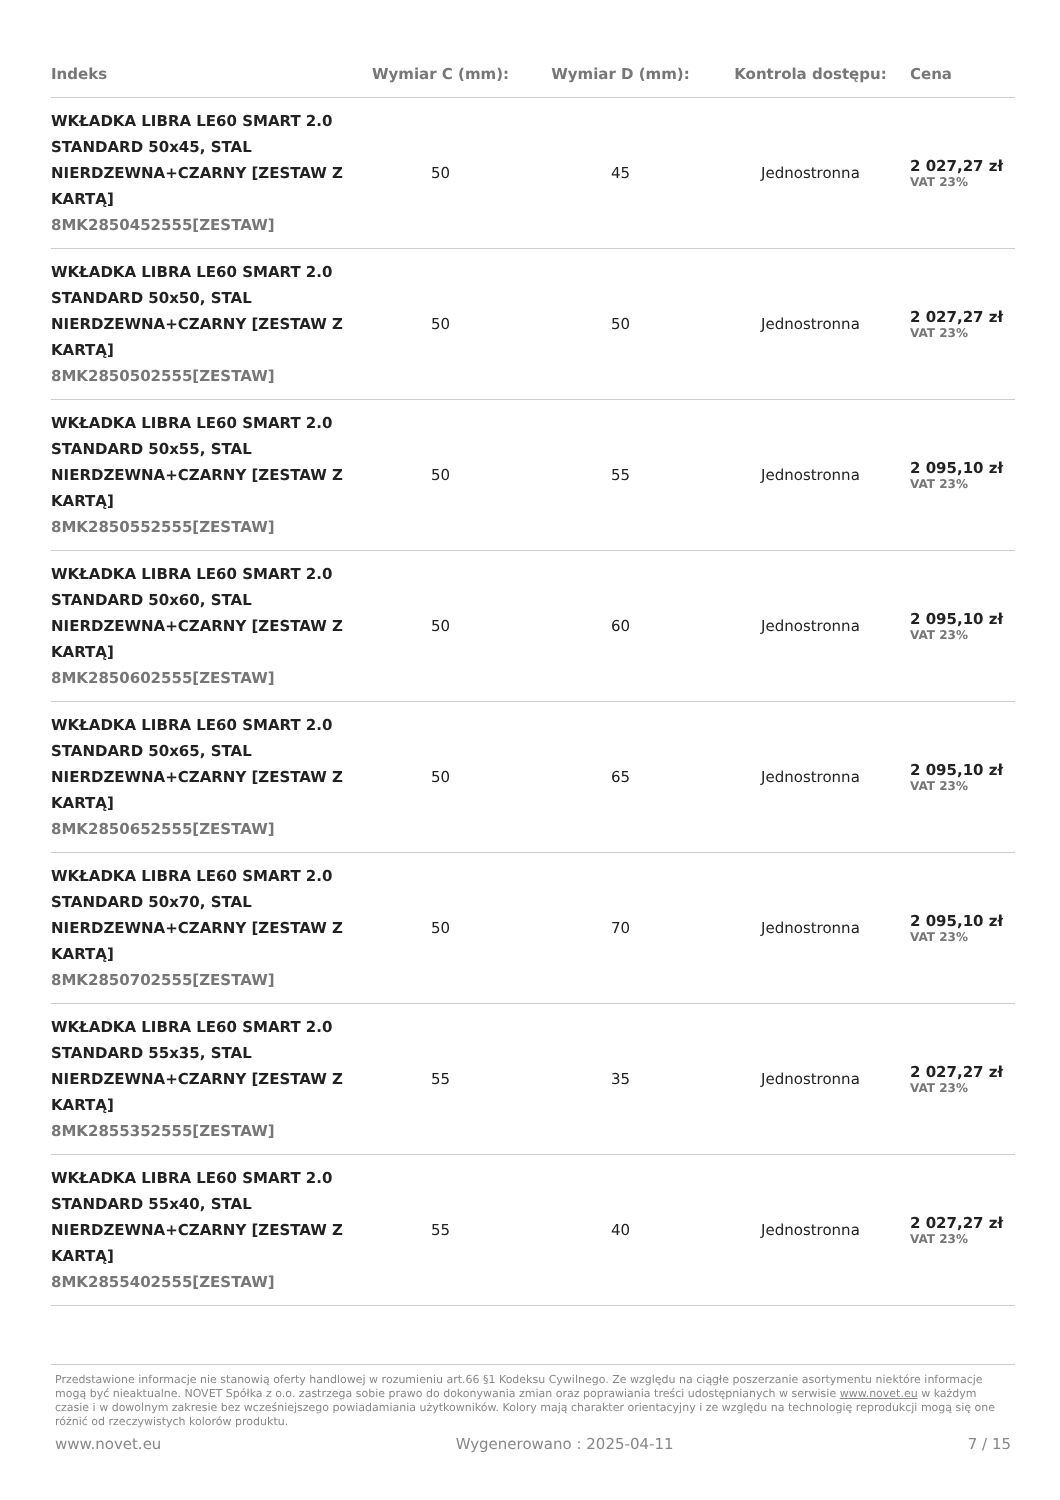| Indeks | Wymiar C (mm): | Wymiar D (mm): | Kontrola dostępu: | Cena |
| --- | --- | --- | --- | --- |
| WKŁADKA LIBRA LE60 SMART 2.0 STANDARD 50x45, STAL NIERDZEWNA+CZARNY [ZESTAW Z KARTĄ] 8MK2850452555[ZESTAW] | 50 | 45 | Jednostronna | 2 027,27 zł VAT 23% |
| WKŁADKA LIBRA LE60 SMART 2.0 STANDARD 50x50, STAL NIERDZEWNA+CZARNY [ZESTAW Z KARTĄ] 8MK2850502555[ZESTAW] | 50 | 50 | Jednostronna | 2 027,27 zł VAT 23% |
| WKŁADKA LIBRA LE60 SMART 2.0 STANDARD 50x55, STAL NIERDZEWNA+CZARNY [ZESTAW Z KARTĄ] 8MK2850552555[ZESTAW] | 50 | 55 | Jednostronna | 2 095,10 zł VAT 23% |
| WKŁADKA LIBRA LE60 SMART 2.0 STANDARD 50x60, STAL NIERDZEWNA+CZARNY [ZESTAW Z KARTĄ] 8MK2850602555[ZESTAW] | 50 | 60 | Jednostronna | 2 095,10 zł VAT 23% |
| WKŁADKA LIBRA LE60 SMART 2.0 STANDARD 50x65, STAL NIERDZEWNA+CZARNY [ZESTAW Z KARTĄ] 8MK2850652555[ZESTAW] | 50 | 65 | Jednostronna | 2 095,10 zł VAT 23% |
| WKŁADKA LIBRA LE60 SMART 2.0 STANDARD 50x70, STAL NIERDZEWNA+CZARNY [ZESTAW Z KARTĄ] 8MK2850702555[ZESTAW] | 50 | 70 | Jednostronna | 2 095,10 zł VAT 23% |
| WKŁADKA LIBRA LE60 SMART 2.0 STANDARD 55x35, STAL NIERDZEWNA+CZARNY [ZESTAW Z KARTĄ] 8MK2855352555[ZESTAW] | 55 | 35 | Jednostronna | 2 027,27 zł VAT 23% |
| WKŁADKA LIBRA LE60 SMART 2.0 STANDARD 55x40, STAL NIERDZEWNA+CZARNY [ZESTAW Z KARTĄ] 8MK2855402555[ZESTAW] | 55 | 40 | Jednostronna | 2 027,27 zł VAT 23% |
Przedstawione informacje nie stanowią oferty handlowej w rozumieniu art.66 §1 Kodeksu Cywilnego. Ze względu na ciągłe poszerzanie asortymentu niektóre informacje mogą być nieaktualne. NOVET Spółka z o.o. zastrzega sobie prawo do dokonywania zmian oraz poprawiania treści udostępnianych w serwisie www.novet.eu w każdym czasie i w dowolnym zakresie bez wcześniejszego powiadamiania użytkowników. Kolory mają charakter orientacyjny i ze względu na technologię reprodukcji mogą się one różnić od rzeczywistych kolorów produktu.
www.novet.eu Wygenerowano : 2025-04-11 7 / 15